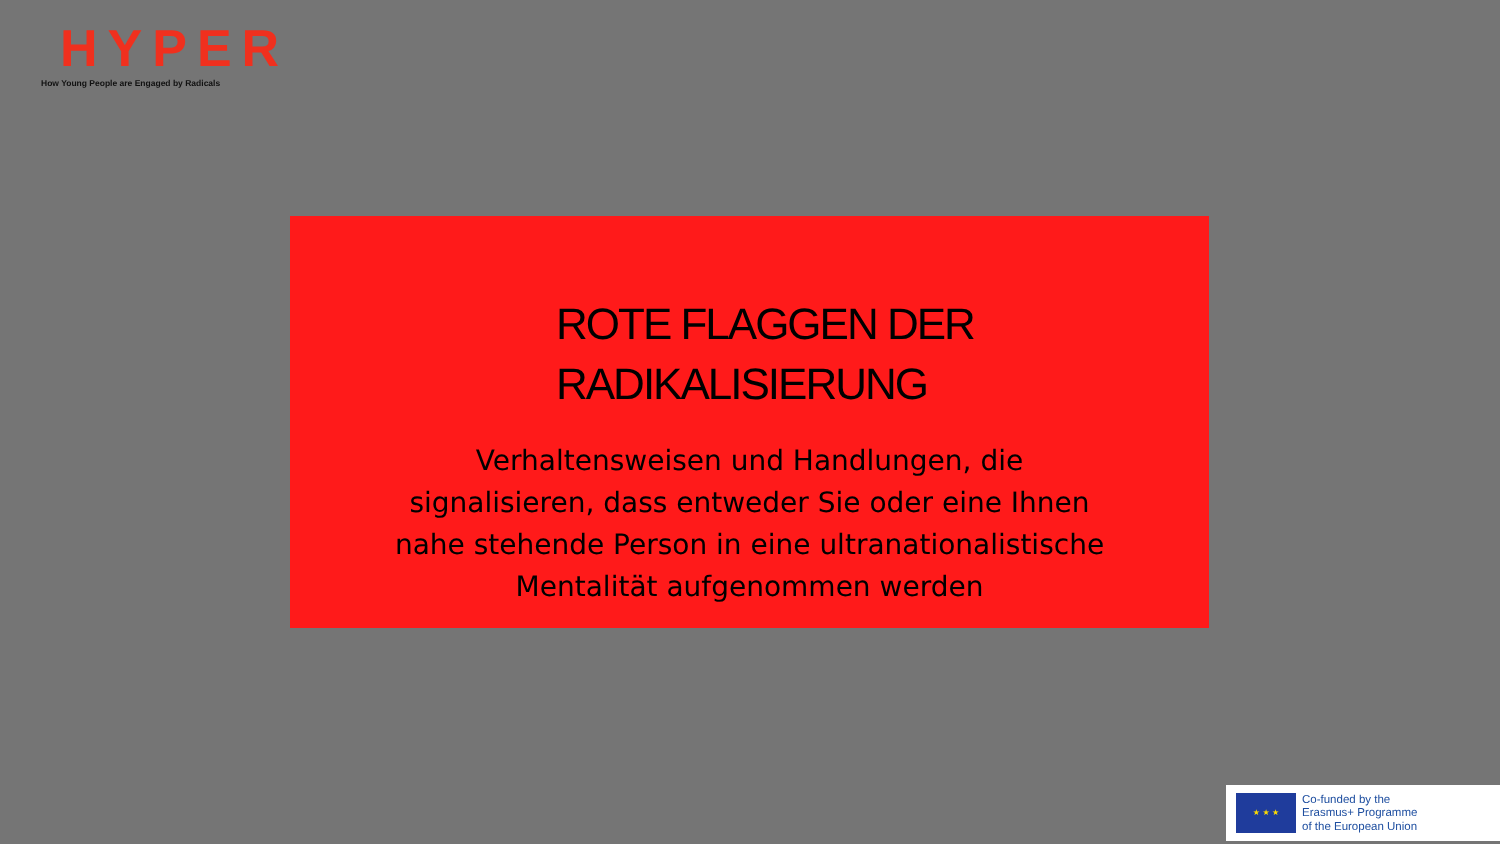HYPER
How Young People are Engaged by Radicals
ROTE FLAGGEN DER
RADIKALISIERUNG
Verhaltensweisen und Handlungen, die
signalisieren, dass entweder Sie oder eine Ihnen
nahe stehende Person in eine ultranationalistische
Mentalität aufgenommen werden
★ ★ ★
Co-funded by the
Erasmus+ Programme
of the European Union